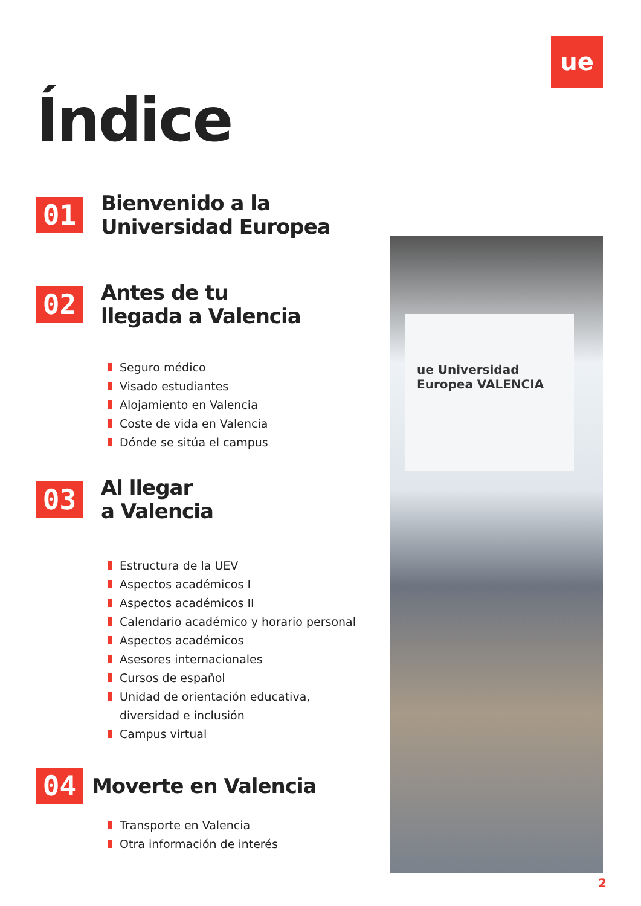ue
ue Universidad Europea VALENCIA
Índice
01
Bienvenido a la
Universidad Europea
02
Antes de tu
llegada a Valencia
Seguro médico
Visado estudiantes
Alojamiento en Valencia
Coste de vida en Valencia
Dónde se sitúa el campus
03
Al llegar
a Valencia
Estructura de la UEV
Aspectos académicos I
Aspectos académicos II
Calendario académico y horario personal
Aspectos académicos
Asesores internacionales
Cursos de español
Unidad de orientación educativa,
diversidad e inclusión
Campus virtual
04
Moverte en Valencia
Transporte en Valencia
Otra información de interés
2